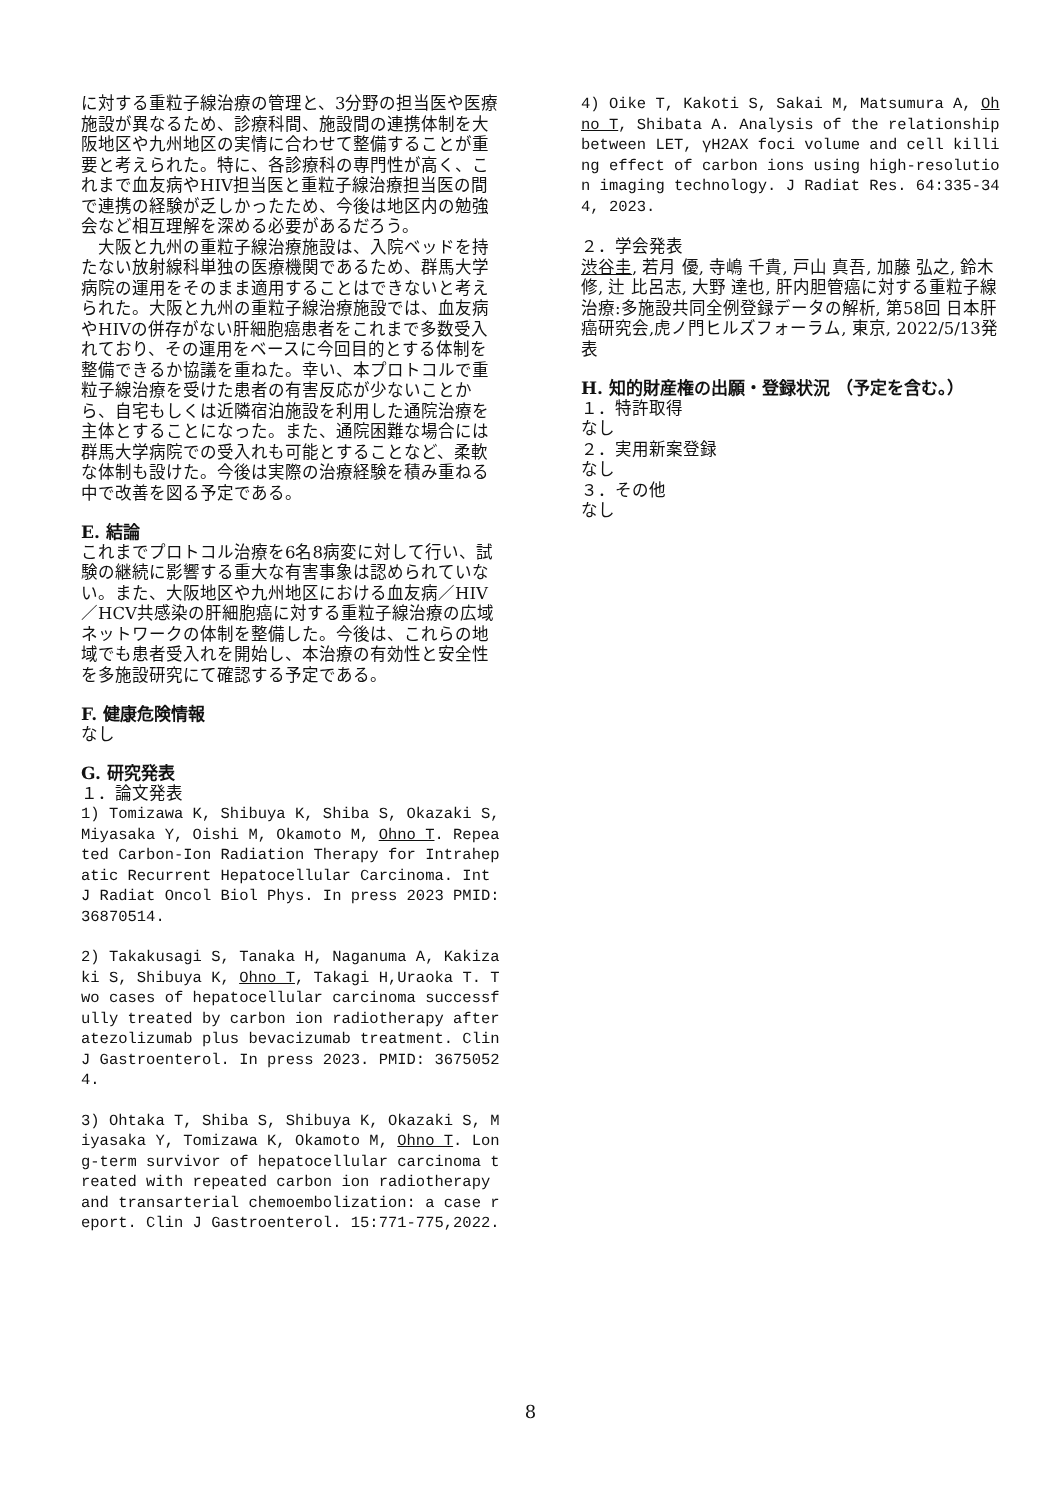に対する重粒子線治療の管理と、3分野の担当医や医療施設が異なるため、診療科間、施設間の連携体制を大阪地区や九州地区の実情に合わせて整備することが重要と考えられた。特に、各診療科の専門性が高く、これまで血友病やHIV担当医と重粒子線治療担当医の間で連携の経験が乏しかったため、今後は地区内の勉強会など相互理解を深める必要があるだろう。
　大阪と九州の重粒子線治療施設は、入院ベッドを持たない放射線科単独の医療機関であるため、群馬大学病院の運用をそのまま適用することはできないと考えられた。大阪と九州の重粒子線治療施設では、血友病やHIVの併存がない肝細胞癌患者をこれまで多数受入れており、その運用をベースに今回目的とする体制を整備できるか協議を重ねた。幸い、本プロトコルで重粒子線治療を受けた患者の有害反応が少ないことから、自宅もしくは近隣宿泊施設を利用した通院治療を主体とすることになった。また、通院困難な場合には群馬大学病院での受入れも可能とすることなど、柔軟な体制も設けた。今後は実際の治療経験を積み重ねる中で改善を図る予定である。
E. 結論
これまでプロトコル治療を6名8病変に対して行い、試験の継続に影響する重大な有害事象は認められていない。また、大阪地区や九州地区における血友病／HIV／HCV共感染の肝細胞癌に対する重粒子線治療の広域ネットワークの体制を整備した。今後は、これらの地域でも患者受入れを開始し、本治療の有効性と安全性を多施設研究にて確認する予定である。
F. 健康危険情報
なし
G. 研究発表
１．論文発表
1) Tomizawa K, Shibuya K, Shiba S, Okazaki S, Miyasaka Y, Oishi M, Okamoto M, Ohno T. Repeated Carbon-Ion Radiation Therapy for Intrahepatic Recurrent Hepatocellular Carcinoma. Int J Radiat Oncol Biol Phys. In press 2023 PMID: 36870514.
2) Takakusagi S, Tanaka H, Naganuma A, Kakizaki S, Shibuya K, Ohno T, Takagi H,Uraoka T. Two cases of hepatocellular carcinoma successfully treated by carbon ion radiotherapy after atezolizumab plus bevacizumab treatment. Clin J Gastroenterol. In press 2023. PMID: 36750524.
3) Ohtaka T, Shiba S, Shibuya K, Okazaki S, Miyasaka Y, Tomizawa K, Okamoto M, Ohno T. Long-term survivor of hepatocellular carcinoma treated with repeated carbon ion radiotherapy and transarterial chemoembolization: a case report. Clin J Gastroenterol. 15:771-775,2022.
4) Oike T, Kakoti S, Sakai M, Matsumura A, Ohno T, Shibata A. Analysis of the relationship between LET, γH2AX foci volume and cell killing effect of carbon ions using high-resolution imaging technology. J Radiat Res. 64:335-344, 2023.
２．学会発表
渋谷圭, 若月 優, 寺嶋 千貴, 戸山 真吾, 加藤 弘之, 鈴木 修, 辻 比呂志, 大野 達也, 肝内胆管癌に対する重粒子線治療:多施設共同全例登録データの解析, 第58回 日本肝癌研究会,虎ノ門ヒルズフォーラム, 東京, 2022/5/13発表
H. 知的財産権の出願・登録状況 （予定を含む。）
１．特許取得
なし
２．実用新案登録
なし
３．その他
なし
8